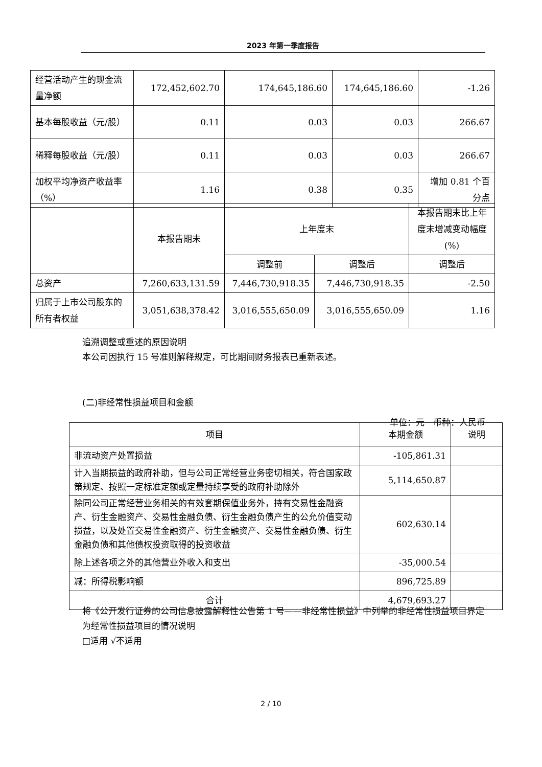2023 年第一季度报告
| 经营活动产生的现金流量净额 | 172,452,602.70 | 174,645,186.60 | 174,645,186.60 | -1.26 |
| 基本每股收益（元/股） | 0.11 | 0.03 | 0.03 | 266.67 |
| 稀释每股收益（元/股） | 0.11 | 0.03 | 0.03 | 266.67 |
| 加权平均净资产收益率（%） | 1.16 | 0.38 | 0.35 | 增加 0.81 个百分点 |
| | 本报告期末 | 上年度末 | | 本报告期末比上年度末增减变动幅度(%) |
| --- | --- | --- | --- | --- |
| | | 调整前 | 调整后 | 调整后 |
| 总资产 | 7,260,633,131.59 | 7,446,730,918.35 | 7,446,730,918.35 | -2.50 |
| 归属于上市公司股东的所有者权益 | 3,051,638,378.42 | 3,016,555,650.09 | 3,016,555,650.09 | 1.16 |
追溯调整或重述的原因说明
本公司因执行 15 号准则解释规定，可比期间财务报表已重新表述。
(二)非经常性损益项目和金额
单位：元　币种：人民币
| 项目 | 本期金额 | 说明 |
| --- | --- | --- |
| 非流动资产处置损益 | -105,861.31 | |
| 计入当期损益的政府补助，但与公司正常经营业务密切相关，符合国家政策规定、按照一定标准定额或定量持续享受的政府补助除外 | 5,114,650.87 | |
| 除同公司正常经营业务相关的有效套期保值业务外，持有交易性金融资产、衍生金融资产、交易性金融负债、衍生金融负债产生的公允价值变动损益，以及处置交易性金融资产、衍生金融资产、交易性金融负债、衍生金融负债和其他债权投资取得的投资收益 | 602,630.14 | |
| 除上述各项之外的其他营业外收入和支出 | -35,000.54 | |
| 减：所得税影响额 | 896,725.89 | |
| 合计 | 4,679,693.27 | |
将《公开发行证券的公司信息披露解释性公告第 1 号——非经常性损益》中列举的非经常性损益项目界定为经常性损益项目的情况说明
□适用 √不适用
2 / 10